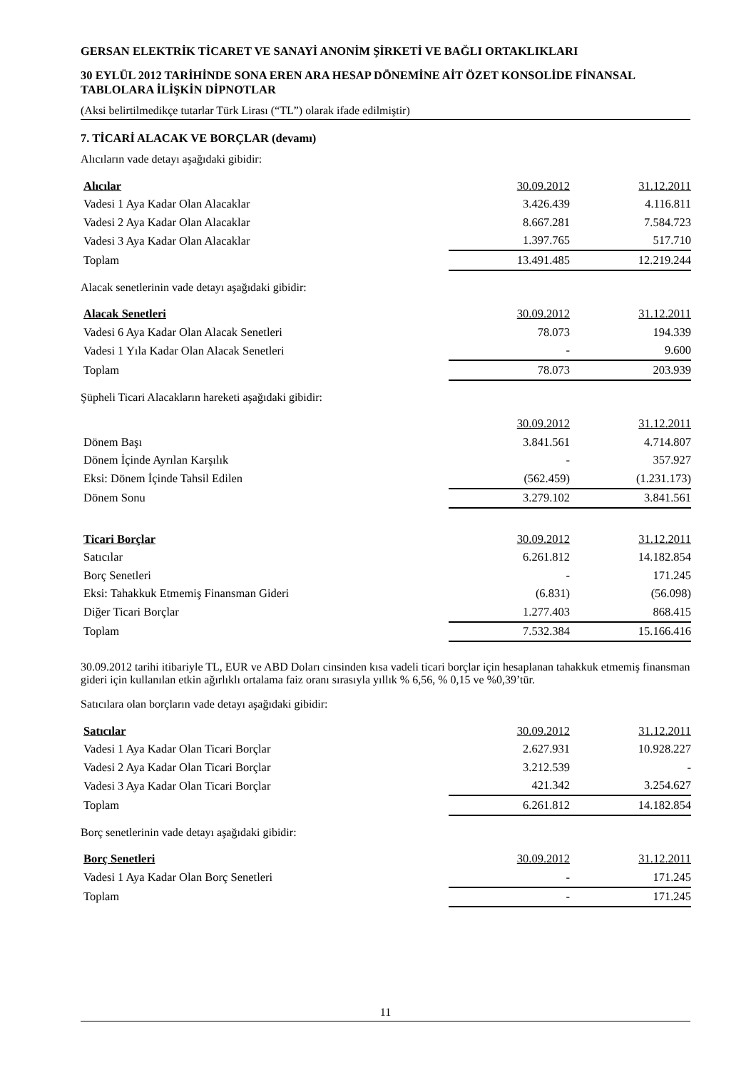GERSAN ELEKTRİK TİCARET VE SANAYİ ANONİM ŞİRKETİ VE BAĞLI ORTAKLIKLARI
30 EYLÜL 2012 TARİHİNDE SONA EREN ARA HESAP DÖNEMİNE AİT ÖZET KONSOLİDE FİNANSAL TABLOLARA İLİŞKİN DİPNOTLAR
(Aksi belirtilmedikçe tutarlar Türk Lirası (“TL”) olarak ifade edilmiştir)
7. TİCARİ ALACAK VE BORÇLAR (devamı)
Alıcıların vade detayı aşağıdaki gibidir:
| Alıcılar | 30.09.2012 | 31.12.2011 |
| --- | --- | --- |
| Vadesi 1 Aya Kadar Olan Alacaklar | 3.426.439 | 4.116.811 |
| Vadesi 2 Aya Kadar Olan Alacaklar | 8.667.281 | 7.584.723 |
| Vadesi 3 Aya Kadar Olan Alacaklar | 1.397.765 | 517.710 |
| Toplam | 13.491.485 | 12.219.244 |
Alacak senetlerinin vade detayı aşağıdaki gibidir:
| Alacak Senetleri | 30.09.2012 | 31.12.2011 |
| --- | --- | --- |
| Vadesi 6 Aya Kadar Olan Alacak Senetleri | 78.073 | 194.339 |
| Vadesi 1 Yıla Kadar Olan Alacak Senetleri | - | 9.600 |
| Toplam | 78.073 | 203.939 |
Şüpheli Ticari Alacakların hareketi aşağıdaki gibidir:
| | 30.09.2012 | 31.12.2011 |
| --- | --- | --- |
| Dönem Başı | 3.841.561 | 4.714.807 |
| Dönem İçinde Ayrılan Karşılık | - | 357.927 |
| Eksi: Dönem İçinde Tahsil Edilen | (562.459) | (1.231.173) |
| Dönem Sonu | 3.279.102 | 3.841.561 |
| Ticari Borçlar | 30.09.2012 | 31.12.2011 |
| --- | --- | --- |
| Satıcılar | 6.261.812 | 14.182.854 |
| Borç Senetleri | - | 171.245 |
| Eksi: Tahakkuk Etmemiş Finansman Gideri | (6.831) | (56.098) |
| Diğer Ticari Borçlar | 1.277.403 | 868.415 |
| Toplam | 7.532.384 | 15.166.416 |
30.09.2012 tarihi itibariyle TL, EUR ve ABD Doları cinsinden kısa vadeli ticari borçlar için hesaplanan tahakkuk etmemiş finansman gideri için kullanılan etkin ağırlıklı ortalama faiz oranı sırasıyla yıllık % 6,56, % 0,15 ve %0,39’tür.
Satıcılara olan borçların vade detayı aşağıdaki gibidir:
| Satıcılar | 30.09.2012 | 31.12.2011 |
| --- | --- | --- |
| Vadesi 1 Aya Kadar Olan Ticari Borçlar | 2.627.931 | 10.928.227 |
| Vadesi 2 Aya Kadar Olan Ticari Borçlar | 3.212.539 | - |
| Vadesi 3 Aya Kadar Olan Ticari Borçlar | 421.342 | 3.254.627 |
| Toplam | 6.261.812 | 14.182.854 |
Borç senetlerinin vade detayı aşağıdaki gibidir:
| Borç Senetleri | 30.09.2012 | 31.12.2011 |
| --- | --- | --- |
| Vadesi 1 Aya Kadar Olan Borç Senetleri | - | 171.245 |
| Toplam | - | 171.245 |
11